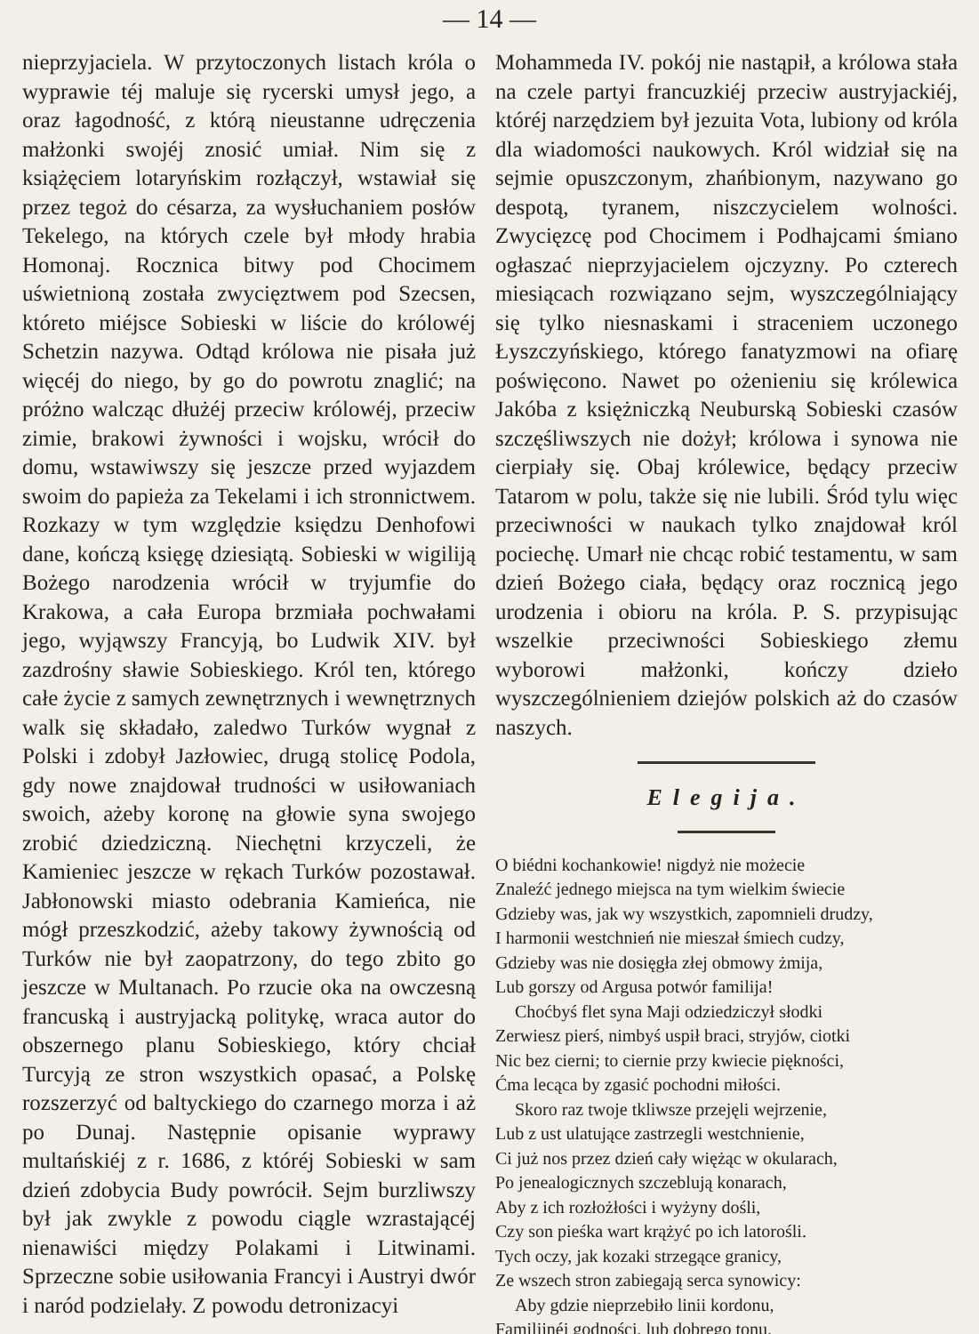— 14 —
nieprzyjaciela. W przytoczonych listach króla o wyprawie téj maluje się rycerski umysł jego, a oraz łagodność, z którą nieustanne udręczenia małżonki swojéj znosić umiał. Nim się z książęciem lotaryńskim rozłączył, wstawiał się przez tegoż do césarza, za wysłuchaniem posłów Tekelego, na których czele był młody hrabia Homonaj. Rocznica bitwy pod Chocimem uświetnioną została zwycięztwem pod Szecsen, któreto miéjsce Sobieski w liście do królowéj Schetzin nazywa. Odtąd królowa nie pisała już więcéj do niego, by go do powrotu znaglić; na próżno walcząc dłużéj przeciw królowéj, przeciw zimie, brakowi żywności i wojsku, wrócił do domu, wstawiwszy się jeszcze przed wyjazdem swoim do papieża za Tekelami i ich stronnictwem. Rozkazy w tym względzie księdzu Denhofowi dane, kończą księgę dziesiątą. Sobieski w wigiliją Bożego narodzenia wrócił w tryjumfie do Krakowa, a cała Europa brzmiała pochwałami jego, wyjąwszy Francyją, bo Ludwik XIV. był zazdrośny sławie Sobieskiego. Król ten, którego całe życie z samych zewnętrznych i wewnętrznych walk się składało, zaledwo Turków wygnał z Polski i zdobył Jazłowiec, drugą stolicę Podola, gdy nowe znajdował trudności w usiłowaniach swoich, ażeby koronę na głowie syna swojego zrobić dziedziczną. Niechętni krzyczeli, że Kamieniec jeszcze w rękach Turków pozostawał. Jabłonowski miasto odebrania Kamieńca, nie mógł przeszkodzić, ażeby takowy żywnością od Turków nie był zaopatrzony, do tego zbito go jeszcze w Multanach. Po rzucie oka na owczesną francuską i austryjacką politykę, wraca autor do obszernego planu Sobieskiego, który chciał Turcyją ze stron wszystkich opasać, a Polskę rozszerzyć od baltyckiego do czarnego morza i aż po Dunaj. Następnie opisanie wyprawy multańskiéj z r. 1686, z któréj Sobieski w sam dzień zdobycia Budy powrócił. Sejm burzliwszy był jak zwykle z powodu ciągle wzrastającéj nienawiści między Polakami i Litwinami. Sprzeczne sobie usiłowania Francyi i Austryi dwór i naród podzielały. Z powodu detronizacyi
Mohammeda IV. pokój nie nastąpił, a królowa stała na czele partyi francuzkiéj przeciw austryjackiéj, któréj narzędziem był jezuita Vota, lubiony od króla dla wiadomości naukowych. Król widział się na sejmie opuszczonym, zhańbionym, nazywano go despotą, tyranem, niszczycielem wolności. Zwycięzcę pod Chocimem i Podhajcami śmiano ogłaszać nieprzyjacielem ojczyzny. Po czterech miesiącach rozwiązano sejm, wyszczególniający się tylko niesnaskami i straceniem uczonego Łyszczyńskiego, którego fanatyzmowi na ofiarę poświęcono. Nawet po ożenieniu się królewica Jakóba z księżniczką Neuburską Sobieski czasów szczęśliwszych nie dożył; królowa i synowa nie cierpiały się. Obaj królewice, będący przeciw Tatarom w polu, także się nie lubili. Śród tylu więc przeciwności w naukach tylko znajdował król pociechę. Umarł nie chcąc robić testamentu, w sam dzień Bożego ciała, będący oraz rocznicą jego urodzenia i obioru na króla. P. S. przypisując wszelkie przeciwności Sobieskiego złemu wyborowi małżonki, kończy dzieło wyszczególnieniem dziejów polskich aż do czasów naszych.
Elegija.
O biédni kochankowie! nigdyż nie możecie
Znaleźć jednego miejsca na tym wielkim świecie
Gdzieby was, jak wy wszystkich, zapomnieli drudzy,
I harmonii westchnień nie mieszał śmiech cudzy,
Gdzieby was nie dosięgła złej obmowy żmija,
Lub gorszy od Argusa potwór familija!
Choćbyś flet syna Maji odziedziczył słodki
Zerwiesz pierś, nimbyś uspił braci, stryjów, ciotki
Nic bez cierni; to ciernie przy kwiecie piękności,
Ćma lecąca by zgasić pochodni miłości.
Skoro raz twoje tkliwsze przejęli wejrzenie,
Lub z ust ulatujące zastrzegli westchnienie,
Ci już nos przez dzień cały więżąc w okularach,
Po jenealogicznych szczeblują konarach,
Aby z ich rozłożłości i wyżyny dośli,
Czy son pieśka wart krążyć po ich latorośli.
Tych oczy, jak kozaki strzegące granicy,
Ze wszech stron zabiegają serca synowicy:
Aby gdzie nieprzebiło linii kordonu,
Familijnéj godności, lub dobrego tonu.